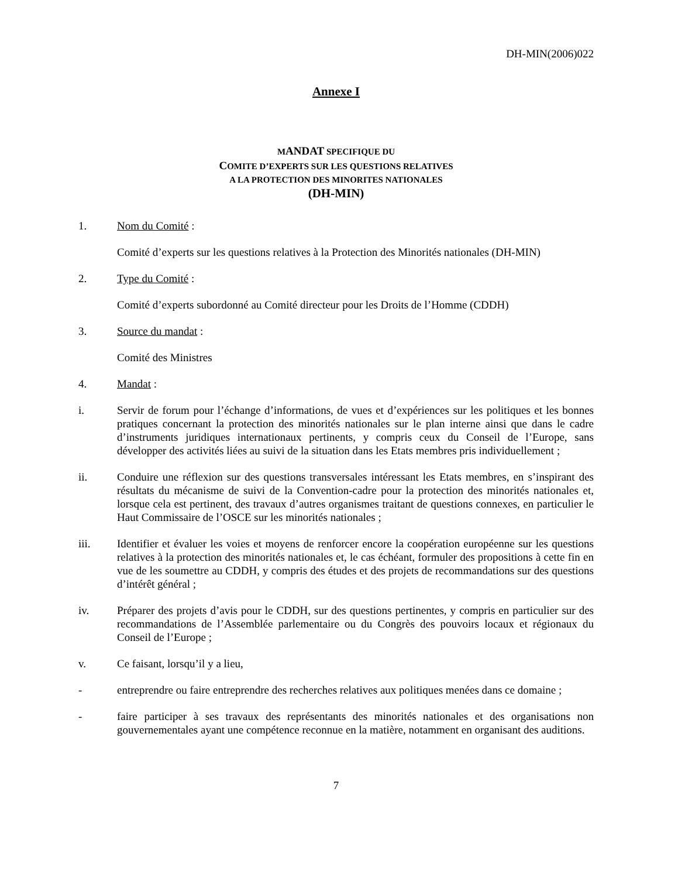DH-MIN(2006)022
Annexe I
MANDAT SPECIFIQUE DU
COMITE D’EXPERTS SUR LES QUESTIONS RELATIVES
A LA PROTECTION DES MINORITES NATIONALES
(DH-MIN)
1. Nom du Comité :
Comité d’experts sur les questions relatives à la Protection des Minorités nationales (DH-MIN)
2. Type du Comité :
Comité d’experts subordonné au Comité directeur pour les Droits de l’Homme (CDDH)
3. Source du mandat :
Comité des Ministres
4. Mandat :
i. Servir de forum pour l’échange d’informations, de vues et d’expériences sur les politiques et les bonnes pratiques concernant la protection des minorités nationales sur le plan interne ainsi que dans le cadre d’instruments juridiques internationaux pertinents, y compris ceux du Conseil de l’Europe, sans développer des activités liées au suivi de la situation dans les Etats membres pris individuellement ;
ii. Conduire une réflexion sur des questions transversales intéressant les Etats membres, en s’inspirant des résultats du mécanisme de suivi de la Convention-cadre pour la protection des minorités nationales et, lorsque cela est pertinent, des travaux d’autres organismes traitant de questions connexes, en particulier le Haut Commissaire de l’OSCE sur les minorités nationales ;
iii. Identifier et évaluer les voies et moyens de renforcer encore la coopération européenne sur les questions relatives à la protection des minorités nationales et, le cas échéant, formuler des propositions à cette fin en vue de les soumettre au CDDH, y compris des études et des projets de recommandations sur des questions d’intérêt général ;
iv. Préparer des projets d’avis pour le CDDH, sur des questions pertinentes, y compris en particulier sur des recommandations de l’Assemblée parlementaire ou du Congrès des pouvoirs locaux et régionaux du Conseil de l’Europe ;
v. Ce faisant, lorsqu’il y a lieu,
- entreprendre ou faire entreprendre des recherches relatives aux politiques menées dans ce domaine ;
- faire participer à ses travaux des représentants des minorités nationales et des organisations non gouvernementales ayant une compétence reconnue en la matière, notamment en organisant des auditions.
7